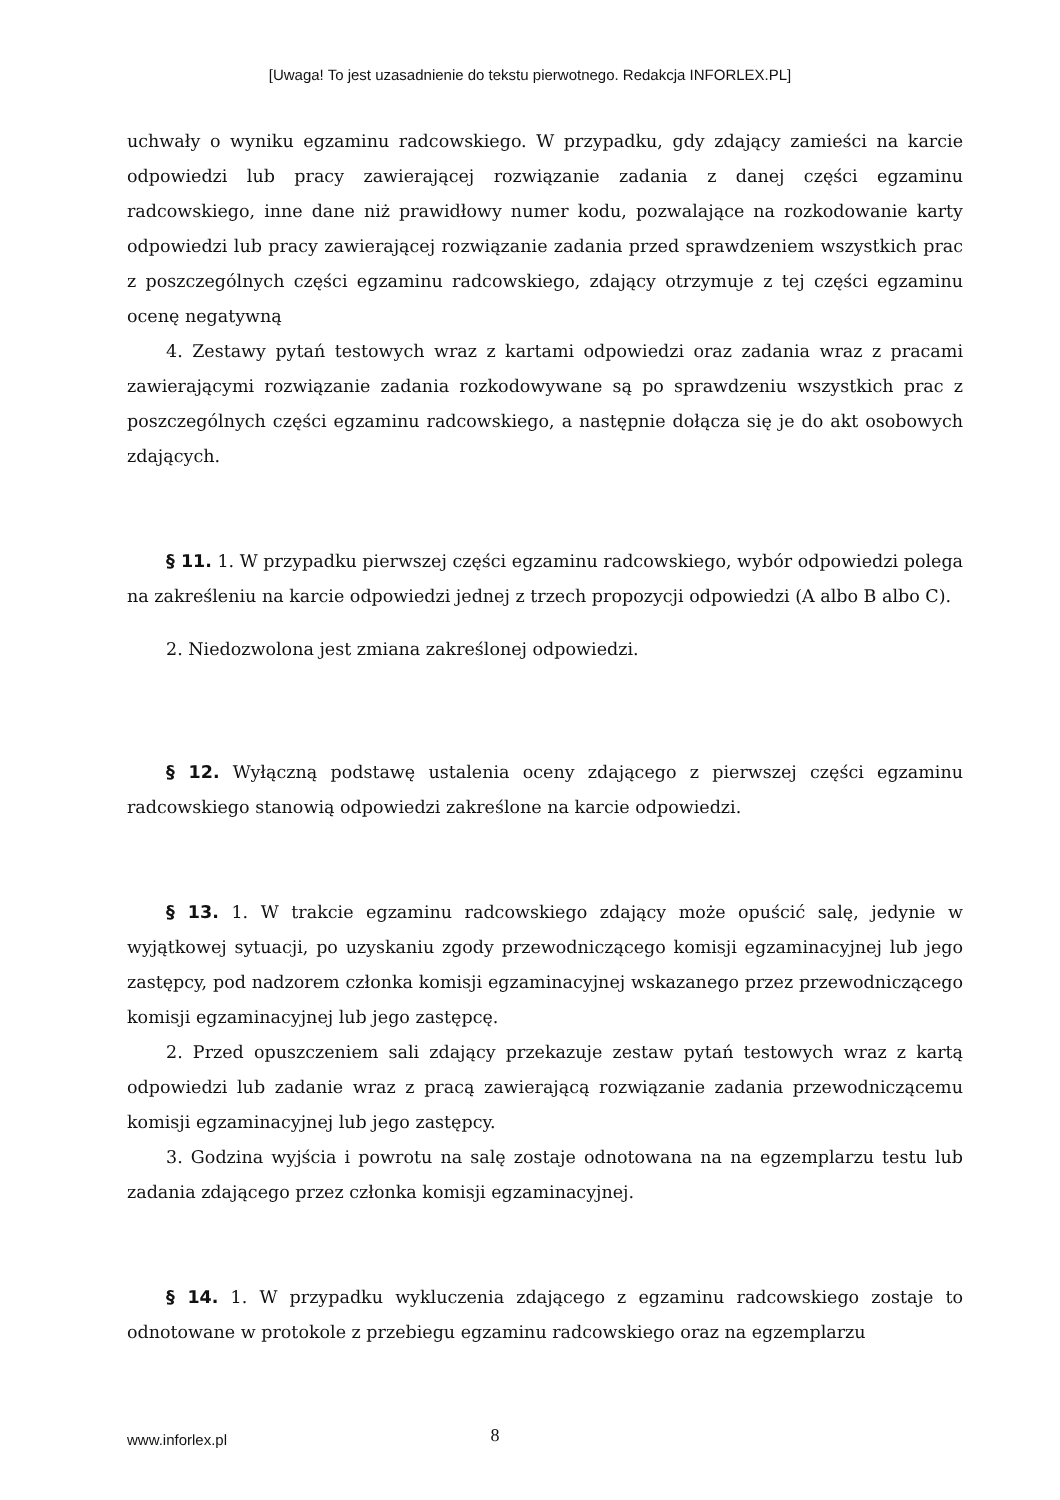[Uwaga! To jest uzasadnienie do tekstu pierwotnego. Redakcja INFORLEX.PL]
uchwały o wyniku egzaminu radcowskiego. W przypadku, gdy zdający zamieści na karcie odpowiedzi lub pracy zawierającej rozwiązanie zadania z danej części egzaminu radcowskiego, inne dane niż prawidłowy numer kodu, pozwalające na rozkodowanie karty odpowiedzi lub pracy zawierającej rozwiązanie zadania przed sprawdzeniem wszystkich prac z poszczególnych części egzaminu radcowskiego, zdający otrzymuje z tej części egzaminu ocenę negatywną
4. Zestawy pytań testowych wraz z kartami odpowiedzi oraz zadania wraz z pracami zawierającymi rozwiązanie zadania rozkodowywane są po sprawdzeniu wszystkich prac z poszczególnych części egzaminu radcowskiego, a następnie dołącza się je do akt osobowych zdających.
§ 11. 1. W przypadku pierwszej części egzaminu radcowskiego, wybór odpowiedzi polega na zakreśleniu na karcie odpowiedzi jednej z trzech propozycji odpowiedzi (A albo B albo C).
2. Niedozwolona jest zmiana zakreślonej odpowiedzi.
§ 12. Wyłączną podstawę ustalenia oceny zdającego z pierwszej części egzaminu radcowskiego stanowią odpowiedzi zakreślone na karcie odpowiedzi.
§ 13. 1. W trakcie egzaminu radcowskiego zdający może opuścić salę, jedynie w wyjątkowej sytuacji, po uzyskaniu zgody przewodniczącego komisji egzaminacyjnej lub jego zastępcy, pod nadzorem członka komisji egzaminacyjnej wskazanego przez przewodniczącego komisji egzaminacyjnej lub jego zastępcę.
2. Przed opuszczeniem sali zdający przekazuje zestaw pytań testowych wraz z kartą odpowiedzi lub zadanie wraz z pracą zawierającą rozwiązanie zadania przewodniczącemu komisji egzaminacyjnej lub jego zastępcy.
3. Godzina wyjścia i powrotu na salę zostaje odnotowana na na egzemplarzu testu lub zadania zdającego przez członka komisji egzaminacyjnej.
§ 14. 1. W przypadku wykluczenia zdającego z egzaminu radcowskiego zostaje to odnotowane w protokole z przebiegu egzaminu radcowskiego oraz na egzemplarzu
www.inforlex.pl
8